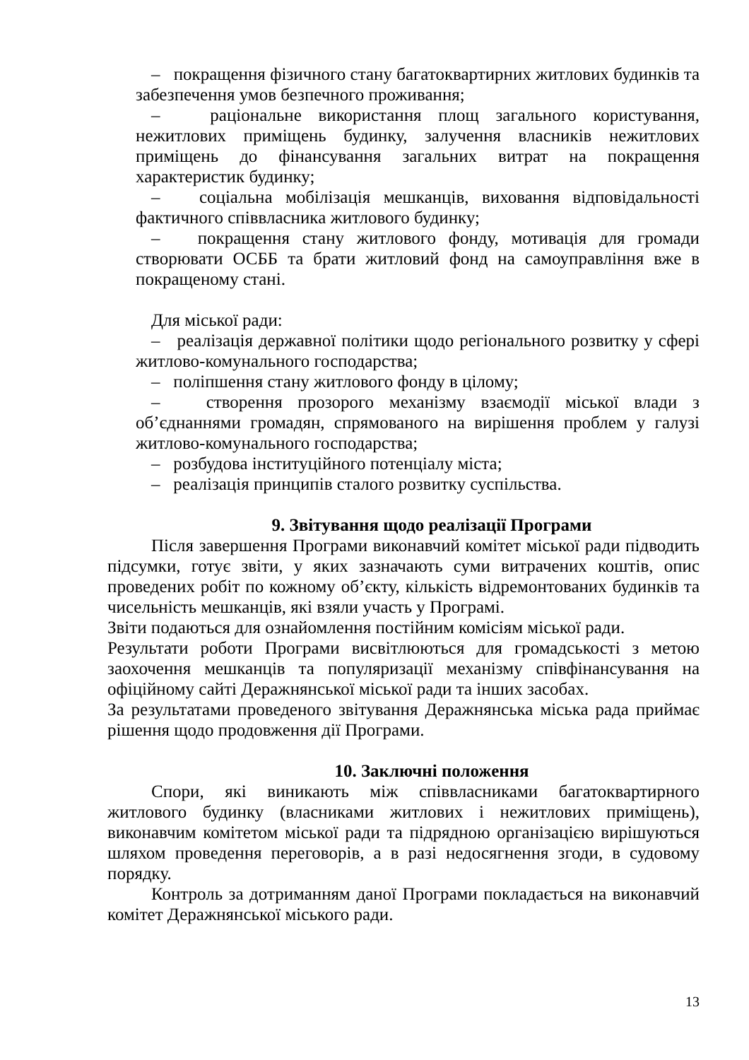– покращення фізичного стану багатоквартирних житлових будинків та забезпечення умов безпечного проживання;
– раціональне використання площ загального користування, нежитлових приміщень будинку, залучення власників нежитлових приміщень до фінансування загальних витрат на покращення характеристик будинку;
– соціальна мобілізація мешканців, виховання відповідальності фактичного співвласника житлового будинку;
– покращення стану житлового фонду, мотивація для громади створювати ОСББ та брати житловий фонд на самоуправління вже в покращеному стані.
Для міської ради:
– реалізація державної політики щодо регіонального розвитку у сфері житлово-комунального господарства;
– поліпшення стану житлового фонду в цілому;
– створення прозорого механізму взаємодії міської влади з об’єднаннями громадян, спрямованого на вирішення проблем у галузі житлово-комунального господарства;
– розбудова інституційного потенціалу міста;
– реалізація принципів сталого розвитку суспільства.
9. Звітування щодо реалізації Програми
Після завершення Програми виконавчий комітет міської ради підводить підсумки, готує звіти, у яких зазначають суми витрачених коштів, опис проведених робіт по кожному об’єкту, кількість відремонтованих будинків та чисельність мешканців, які взяли участь у Програмі.
Звіти подаються для ознайомлення постійним комісіям міської ради.
Результати роботи Програми висвітлюються для громадськості з метою заохочення мешканців та популяризації механізму співфінансування на офіційному сайті Деражнянської міської ради та інших засобах.
За результатами проведеного звітування Деражнянська міська рада приймає рішення щодо продовження дії Програми.
10. Заключні положення
Спори, які виникають між співвласниками багатоквартирного житлового будинку (власниками житлових і нежитлових приміщень), виконавчим комітетом міської ради та підрядною організацією вирішуються шляхом проведення переговорів, а в разі недосягнення згоди, в судовому порядку.
Контроль за дотриманням даної Програми покладається на виконавчий комітет Деражнянської міського ради.
13